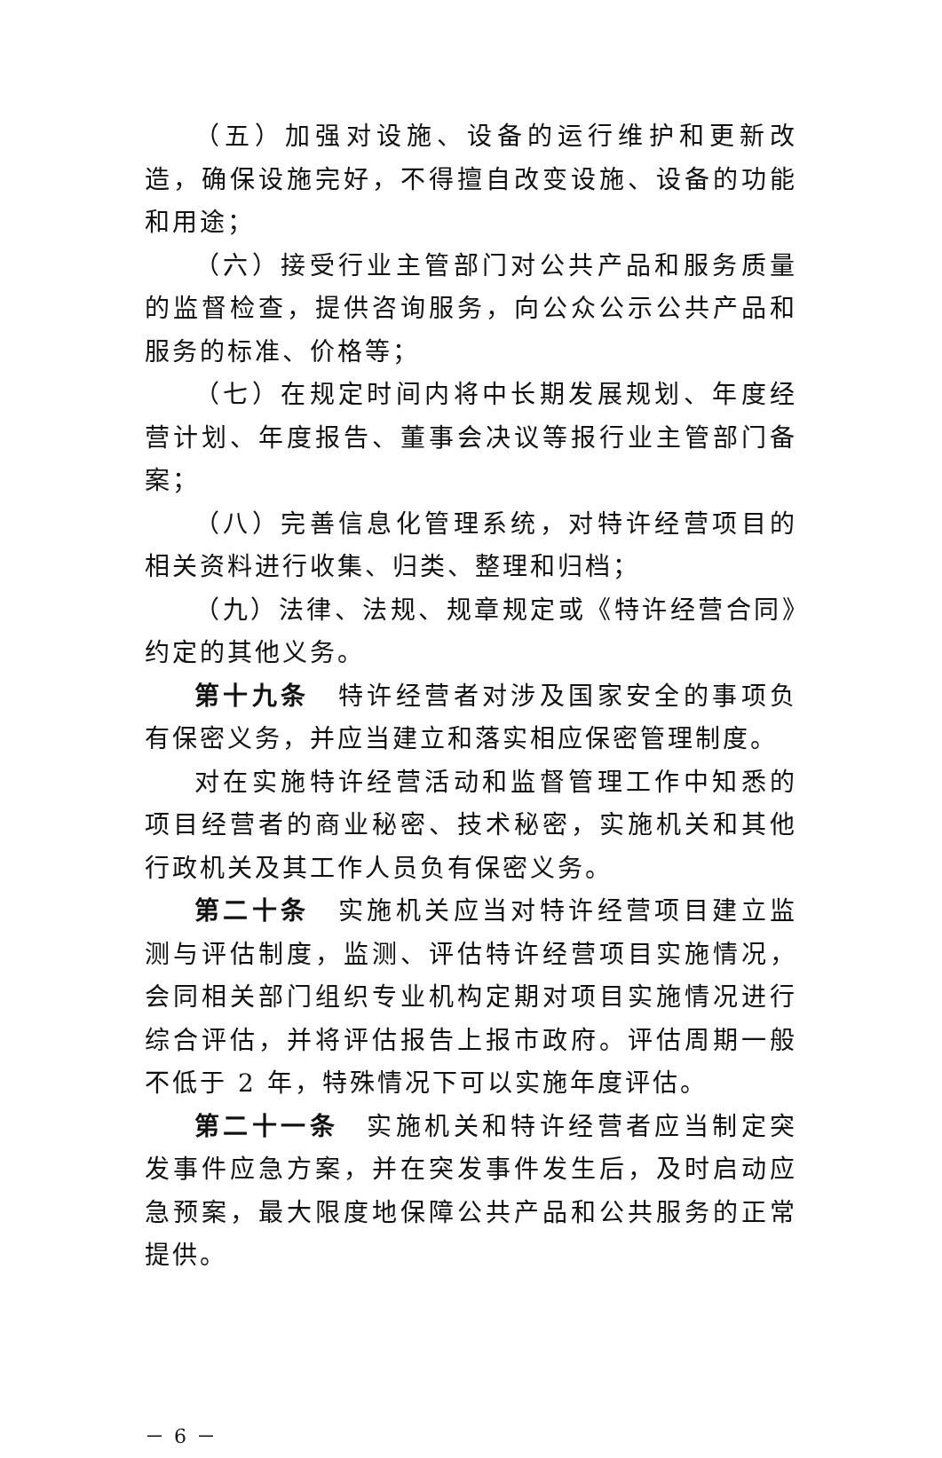（五）加强对设施、设备的运行维护和更新改造，确保设施完好，不得擅自改变设施、设备的功能和用途；
（六）接受行业主管部门对公共产品和服务质量的监督检查，提供咨询服务，向公众公示公共产品和服务的标准、价格等；
（七）在规定时间内将中长期发展规划、年度经营计划、年度报告、董事会决议等报行业主管部门备案；
（八）完善信息化管理系统，对特许经营项目的相关资料进行收集、归类、整理和归档；
（九）法律、法规、规章规定或《特许经营合同》约定的其他义务。
第十九条　特许经营者对涉及国家安全的事项负有保密义务，并应当建立和落实相应保密管理制度。
对在实施特许经营活动和监督管理工作中知悉的项目经营者的商业秘密、技术秘密，实施机关和其他行政机关及其工作人员负有保密义务。
第二十条　实施机关应当对特许经营项目建立监测与评估制度，监测、评估特许经营项目实施情况，会同相关部门组织专业机构定期对项目实施情况进行综合评估，并将评估报告上报市政府。评估周期一般不低于 2 年，特殊情况下可以实施年度评估。
第二十一条　实施机关和特许经营者应当制定突发事件应急方案，并在突发事件发生后，及时启动应急预案，最大限度地保障公共产品和公共服务的正常提供。
－ 6 －